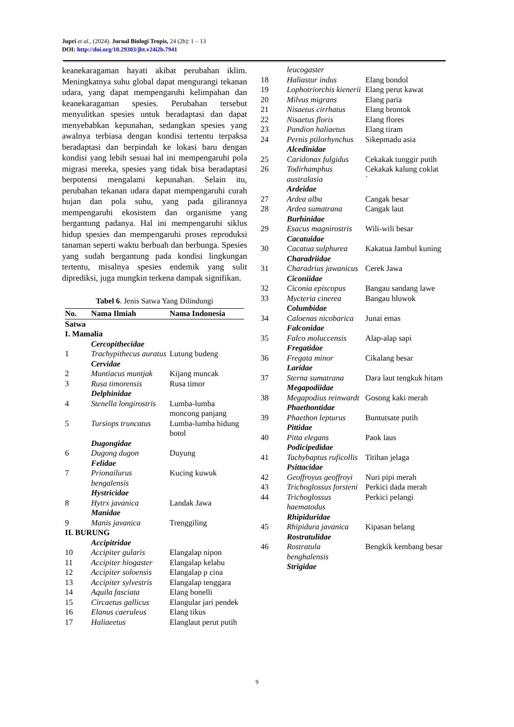Jupri et al., (2024). Jurnal Biologi Tropis, 24 (2b): 1 – 13
DOI: http://doi.org/10.29303/jbt.v24i2b.7941
keanekaragaman hayati akibat perubahan iklim. Meningkatnya suhu global dapat mengurangi tekanan udara, yang dapat mempengaruhi kelimpahan dan keanekaragaman spesies. Perubahan tersebut menyulitkan spesies untuk beradaptasi dan dapat menyebabkan kepunahan, sedangkan spesies yang awalnya terbiasa dengan kondisi tertentu terpaksa beradaptasi dan berpindah ke lokasi baru dengan kondisi yang lebih sesuai hal ini mempengaruhi pola migrasi mereka, spesies yang tidak bisa beradaptasi berpotensi mengalami kepunahan. Selain itu, perubahan tekanan udara dapat mempengaruhi curah hujan dan pola suhu, yang pada gilirannya mempengaruhi ekosistem dan organisme yang bergantung padanya. Hal ini mempengaruhi siklus hidup spesies dan mempengaruhi proses reproduksi tanaman seperti waktu berbuah dan berbunga. Spesies yang sudah bergantung pada kondisi lingkungan tertentu, misalnya spesies endemik yang sulit diprediksi, juga mungkin terkena dampak signifikan.
Tabel 6. Jenis Satwa Yang Dilindungi
| No. | Nama Ilmiah | Nama Indonesia |
| --- | --- | --- |
| Satwa | | |
| I. Mamalia | | |
| | Cercopithecidae | |
| 1 | Trachypithecus auratus | Lutung budeng |
| | Cervidae | |
| 2 | Muntiacus muntjak | Kijang muncak |
| 3 | Rusa timorensis | Rusa timor |
| | Delphinidae | |
| 4 | Stenella longirostris | Lumba-lumba moncong panjang |
| 5 | Tursiops truncatus | Lumba-lumba hidung botol |
| | Dugongidae | |
| 6 | Dugong dugon | Duyung |
| | Felidae | |
| 7 | Prionailurus bengalensis | Kucing kuwuk |
| | Hystricidae | |
| 8 | Hytrx javanica | Landak Jawa |
| | Manidae | |
| 9 | Manis javanica | Trenggiling |
| II. BURUNG | | |
| | Accipitridae | |
| 10 | Accipiter gularis | Elangalap nipon |
| 11 | Accipiter hiogaster | Elangalap kelabu |
| 12 | Accipiter soloensis | Elangalap p cina |
| 13 | Accipiter sylvestris | Elangalap tenggara |
| 14 | Aquila fasciata | Elang bonelli |
| 15 | Circaetus gallicus | Elangular jari pendek |
| 16 | Elanus caeruleus | Elang tikus |
| 17 | Haliaeetus | Elanglaut perut putih |
| | leucogaster | |
| 18 | Haliastur indus | Elang bondol |
| 19 | Lophotriorchis kienerii | Elang perut kawat |
| 20 | Milvus migrans | Elang paria |
| 21 | Nisaetus cirrhatus | Elang brontok |
| 22 | Nisaetus floris | Elang flores |
| 23 | Pandion haliaetus | Elang tiram |
| 24 | Pernis ptilorhynchus | Sikepmadu asia |
| | Alcedinidae | |
| 25 | Caridonax fulgidus | Cekakak tunggir putih |
| 26 | Todirhamphus australasia | Cekakak kalung coklat ` |
| | Ardeidae | |
| 27 | Ardea alba | Cangak besar |
| 28 | Ardea sumatrana | Cangak laut |
| | Burhinidae | |
| 29 | Esacus magnirostris | Wili-wili besar |
| | Cacatuidae | |
| 30 | Cacatua sulphurea | Kakatua Jambul kuning |
| | Charadriidae | |
| 31 | Charadrius jawanicus | Cerek Jawa |
| | Ciconiidae | |
| 32 | Ciconia episcopus | Bangau sandang lawe |
| 33 | Mycteria cinerea | Bangau bluwok |
| | Columbidae | |
| 34 | Caloenas nicobarica | Junai emas |
| | Falconidae | |
| 35 | Falco moluccensis | Alap-alap sapi |
| | Fregatidae | |
| 36 | Fregata minor | Cikalang besar |
| | Laridae | |
| 37 | Sterna sumatrana | Dara laut tengkuk hitam |
| | Megapodiidae | |
| 38 | Megapodius reinwardt | Gosong kaki merah |
| | Phaethontidae | |
| 39 | Phaethon lepturus | Buntutsate putih |
| | Pittidae | |
| 40 | Pitta elegans | Paok laus |
| | Podicipedidae | |
| 41 | Tachybaptus ruficollis | Titihan jelaga |
| | Psittacidae | |
| 42 | Geoffroyus geoffroyi | Nuri pipi merah |
| 43 | Trichoglossus forsteni | Perkici dada merah |
| 44 | Trichoglossus haematodus | Perkici pelangi |
| | Rhipiduridae | |
| 45 | Rhipidura javanica | Kipasan belang |
| | Rostratulidae | |
| 46 | Rostratula benghalensis | Bengkik kembang besar |
| | Strigidae | |
9